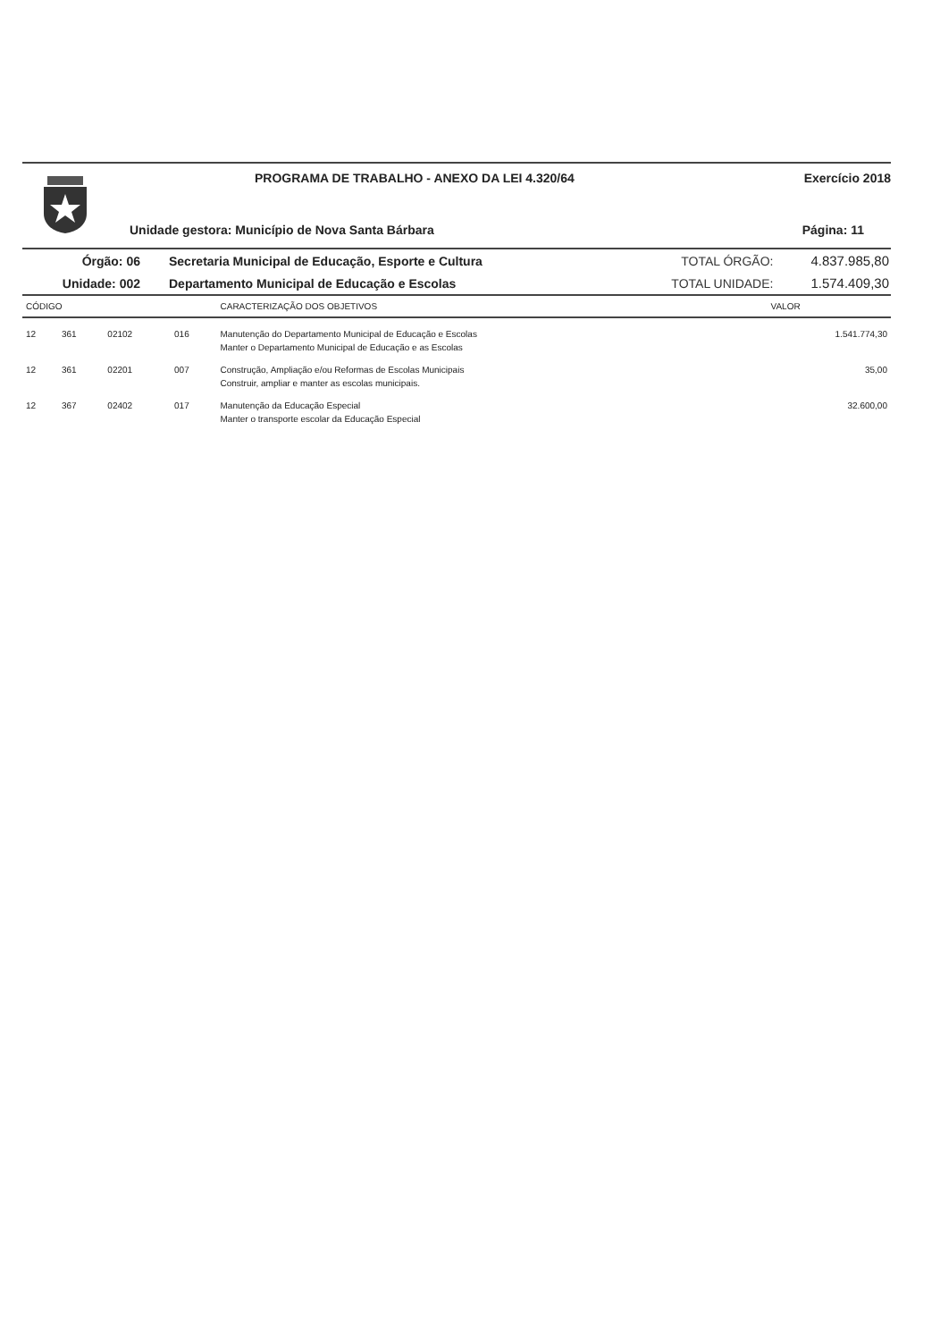PROGRAMA DE TRABALHO - ANEXO DA LEI 4.320/64 Exercício 2018
Unidade gestora: Município de Nova Santa Bárbara Página: 11
| Órgão: 06 | Secretaria Municipal de Educação, Esporte e Cultura | TOTAL ÓRGÃO: | 4.837.985,80 |
| Unidade: 002 | Departamento Municipal de Educação e Escolas | TOTAL UNIDADE: | 1.574.409,30 |
| CÓDIGO | | | | CARACTERIZAÇÃO DOS OBJETIVOS | VALOR |
| --- | --- | --- | --- | --- | --- |
| 12 | 361 | 02102 | 016 | Manutenção do Departamento Municipal de Educação e Escolas | 1.541.774,30 |
| | | | | Manter o Departamento Municipal de Educação e as Escolas | |
| 12 | 361 | 02201 | 007 | Construção, Ampliação e/ou Reformas de Escolas Municipais | 35,00 |
| | | | | Construir, ampliar e manter as escolas municipais. | |
| 12 | 367 | 02402 | 017 | Manutenção da Educação Especial | 32.600,00 |
| | | | | Manter o transporte escolar da Educação Especial | |